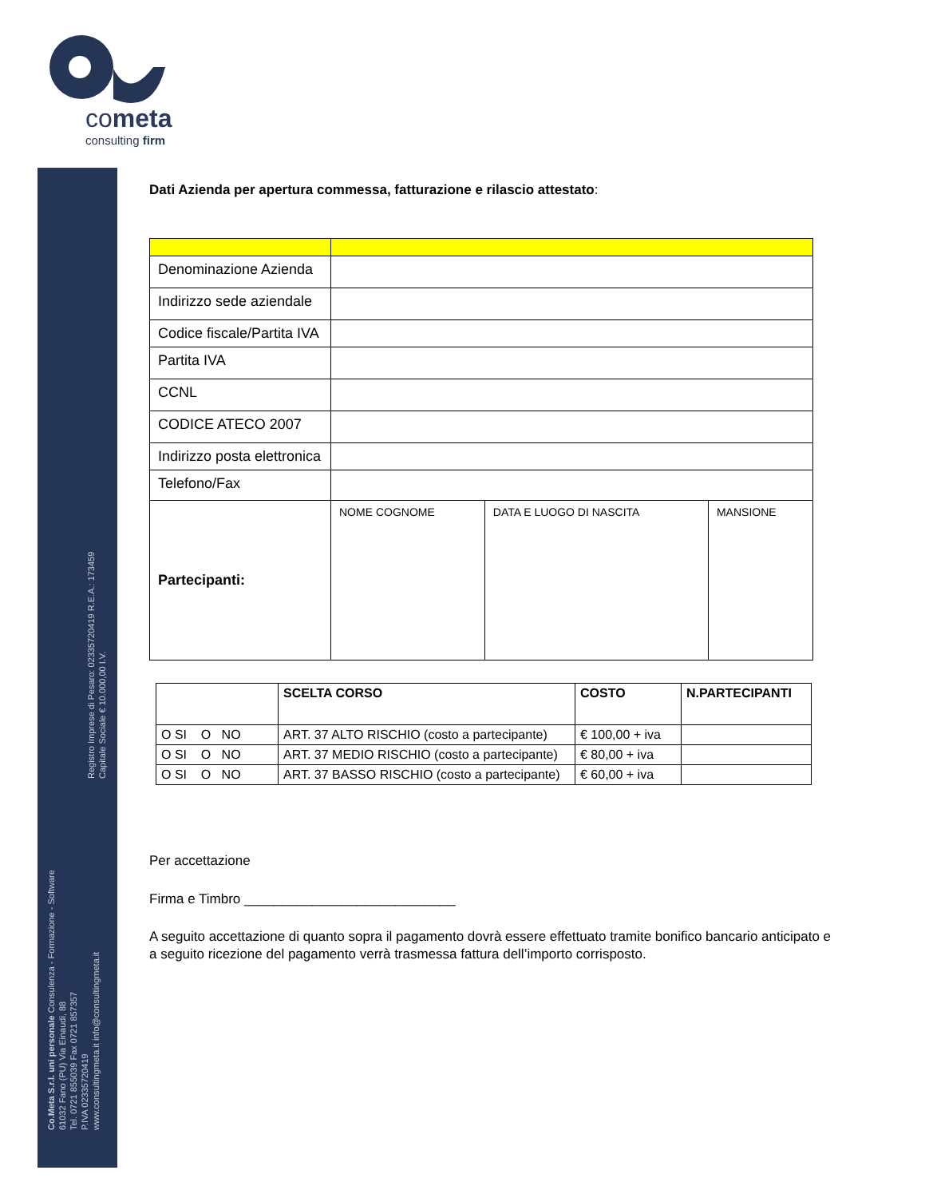cometa
consulting firm
Registro Imprese di Pesaro: 02335720419 R.E.A.: 173459
Capitale Sociale € 10.000,00 I.V.
Co.Meta S.r.l. uni personale Consulenza - Formazione - Software
61032 Fano (PU) Via Einaudi, 88
Tel. 0721 855039 Fax 0721 857357
P.IVA 02335720419
www.consultingmeta.it info@consultingmeta.it
Dati Azienda per apertura commessa, fatturazione e rilascio attestato:
| Denominazione Azienda | | | |
| Indirizzo sede aziendale | | | |
| Codice fiscale/Partita IVA | | | |
| Partita IVA | | | |
| CCNL | | | |
| CODICE ATECO 2007 | | | |
| Indirizzo posta elettronica | | | |
| Telefono/Fax | | | |
| Partecipanti: | NOME COGNOME | DATA E LUOGO DI NASCITA | MANSIONE |
| | SCELTA CORSO | COSTO | N.PARTECIPANTI |
| --- | --- | --- | --- |
| O SI O NO | ART. 37 ALTO RISCHIO (costo a partecipante) | € 100,00 + iva | |
| O SI O NO | ART. 37 MEDIO RISCHIO (costo a partecipante) | € 80,00 + iva | |
| O SI O NO | ART. 37 BASSO RISCHIO (costo a partecipante) | € 60,00 + iva | |
Per accettazione
Firma e Timbro ____________________________
A seguito accettazione di quanto sopra il pagamento dovrà essere effettuato tramite bonifico bancario anticipato e a seguito ricezione del pagamento verrà trasmessa fattura dell’importo corrisposto.